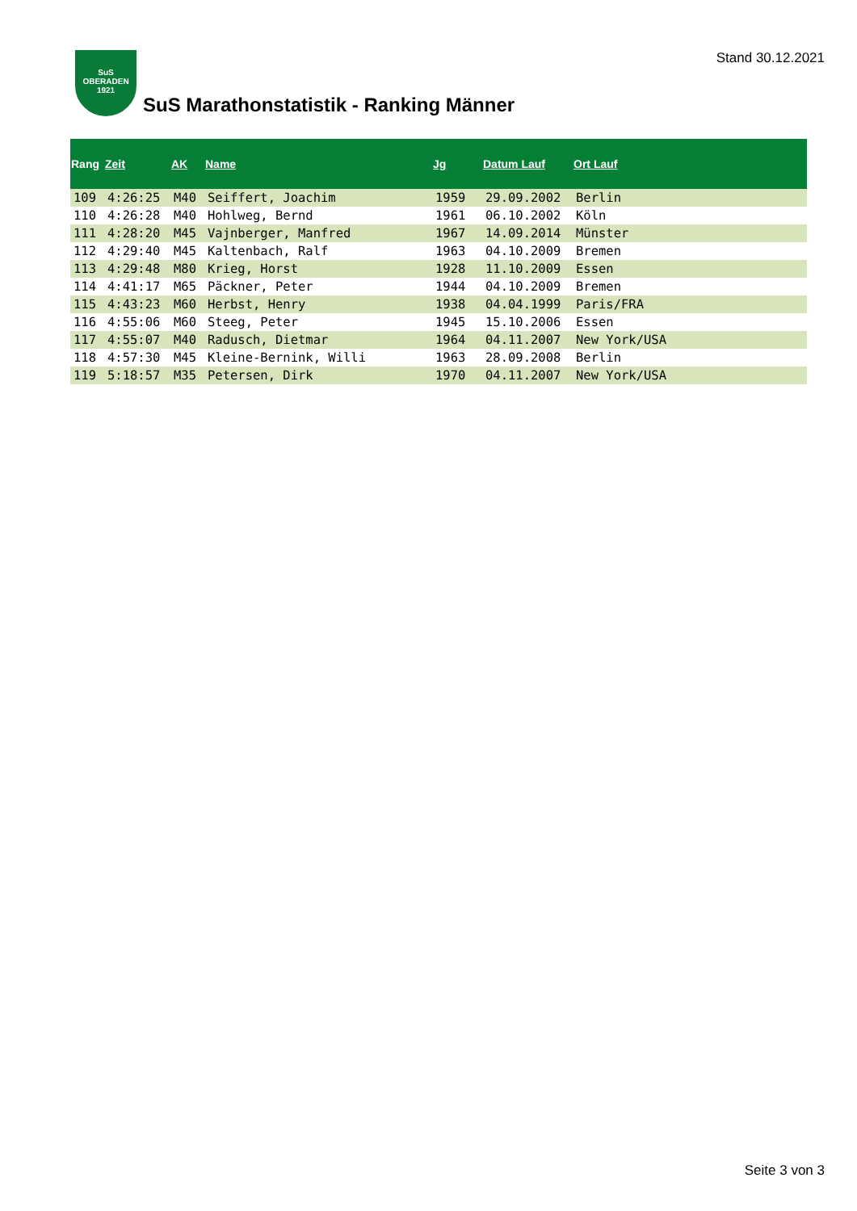Stand 30.12.2021
SuS
OBERADEN
1921
SuS Marathonstatistik - Ranking Männer
| Rang | Zeit | AK | Name | Jg | Datum Lauf | Ort Lauf |
| --- | --- | --- | --- | --- | --- | --- |
| 109 | 4:26:25 | M40 | Seiffert, Joachim | 1959 | 29.09.2002 | Berlin |
| 110 | 4:26:28 | M40 | Hohlweg, Bernd | 1961 | 06.10.2002 | Köln |
| 111 | 4:28:20 | M45 | Vajnberger, Manfred | 1967 | 14.09.2014 | Münster |
| 112 | 4:29:40 | M45 | Kaltenbach, Ralf | 1963 | 04.10.2009 | Bremen |
| 113 | 4:29:48 | M80 | Krieg, Horst | 1928 | 11.10.2009 | Essen |
| 114 | 4:41:17 | M65 | Päckner, Peter | 1944 | 04.10.2009 | Bremen |
| 115 | 4:43:23 | M60 | Herbst, Henry | 1938 | 04.04.1999 | Paris/FRA |
| 116 | 4:55:06 | M60 | Steeg, Peter | 1945 | 15.10.2006 | Essen |
| 117 | 4:55:07 | M40 | Radusch, Dietmar | 1964 | 04.11.2007 | New York/USA |
| 118 | 4:57:30 | M45 | Kleine-Bernink, Willi | 1963 | 28.09.2008 | Berlin |
| 119 | 5:18:57 | M35 | Petersen, Dirk | 1970 | 04.11.2007 | New York/USA |
Seite 3 von 3